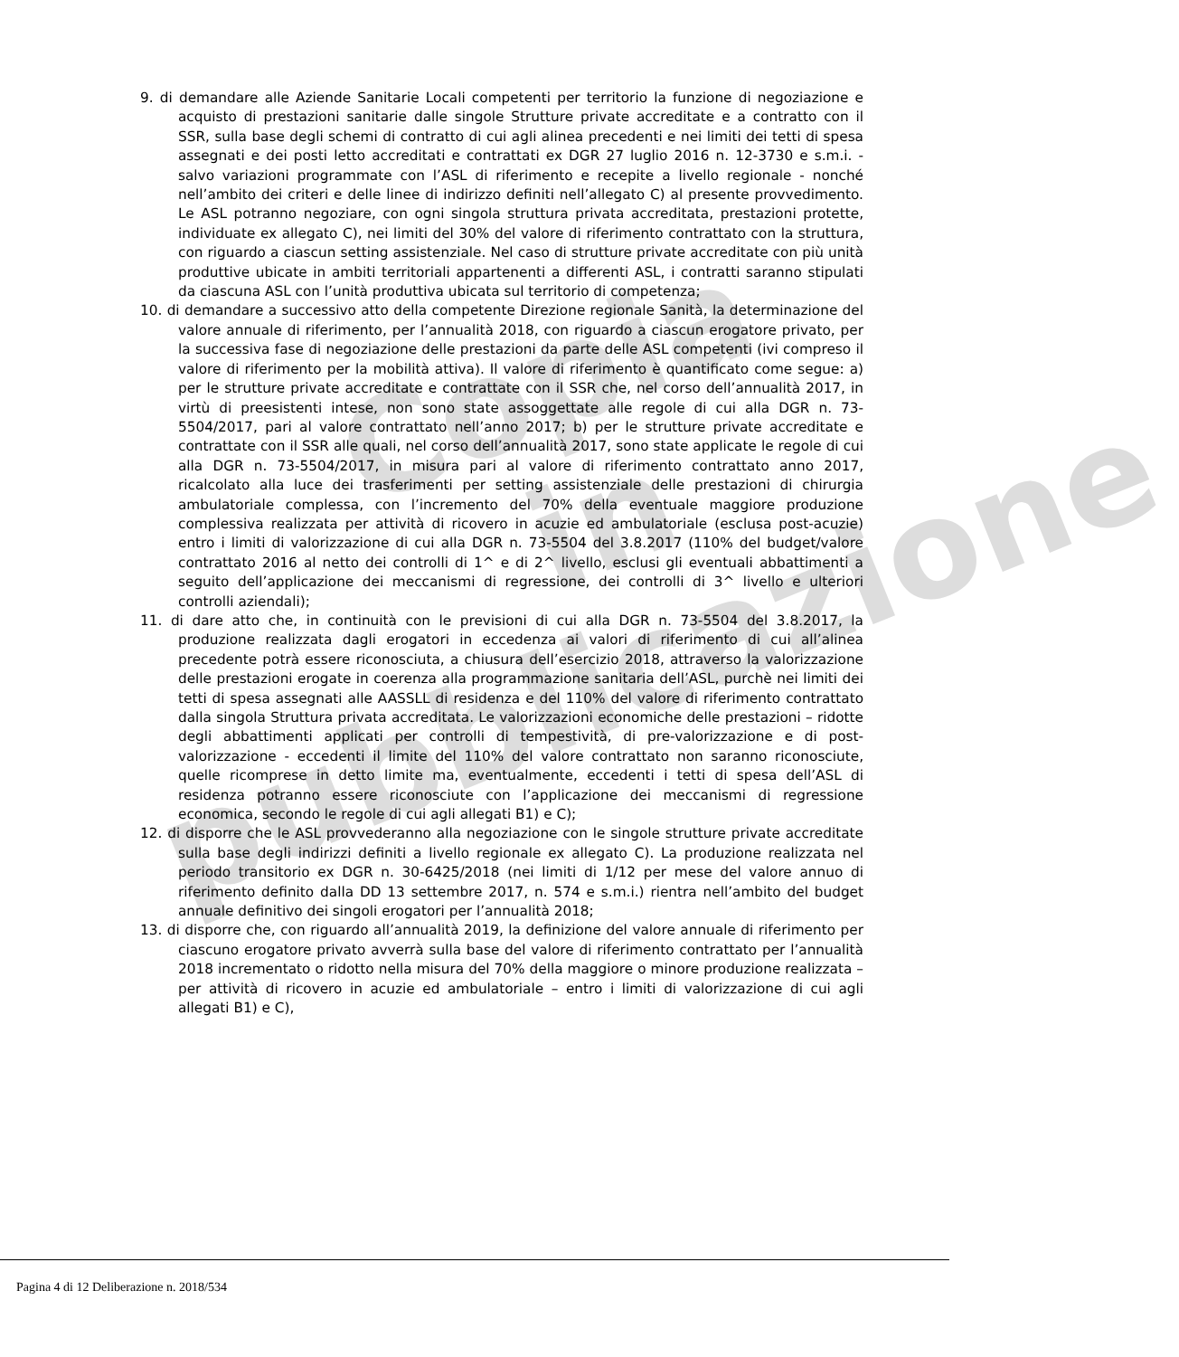Copia
in pubblicazione
9. di demandare alle Aziende Sanitarie Locali competenti per territorio la funzione di negoziazione e acquisto di prestazioni sanitarie dalle singole Strutture private accreditate e a contratto con il SSR, sulla base degli schemi di contratto di cui agli alinea precedenti e nei limiti dei tetti di spesa assegnati e dei posti letto accreditati e contrattati ex DGR 27 luglio 2016 n. 12-3730 e s.m.i. - salvo variazioni programmate con l’ASL di riferimento e recepite a livello regionale - nonché nell’ambito dei criteri e delle linee di indirizzo definiti nell’allegato C) al presente provvedimento. Le ASL potranno negoziare, con ogni singola struttura privata accreditata, prestazioni protette, individuate ex allegato C), nei limiti del 30% del valore di riferimento contrattato con la struttura, con riguardo a ciascun setting assistenziale. Nel caso di strutture private accreditate con più unità produttive ubicate in ambiti territoriali appartenenti a differenti ASL, i contratti saranno stipulati da ciascuna ASL con l’unità produttiva ubicata sul territorio di competenza;
10. di demandare a successivo atto della competente Direzione regionale Sanità, la determinazione del valore annuale di riferimento, per l’annualità 2018, con riguardo a ciascun erogatore privato, per la successiva fase di negoziazione delle prestazioni da parte delle ASL competenti (ivi compreso il valore di riferimento per la mobilità attiva). Il valore di riferimento è quantificato come segue: a) per le strutture private accreditate e contrattate con il SSR che, nel corso dell’annualità 2017, in virtù di preesistenti intese, non sono state assoggettate alle regole di cui alla DGR n. 73-5504/2017, pari al valore contrattato nell’anno 2017; b) per le strutture private accreditate e contrattate con il SSR alle quali, nel corso dell’annualità 2017, sono state applicate le regole di cui alla DGR n. 73-5504/2017, in misura pari al valore di riferimento contrattato anno 2017, ricalcolato alla luce dei trasferimenti per setting assistenziale delle prestazioni di chirurgia ambulatoriale complessa, con l’incremento del 70% della eventuale maggiore produzione complessiva realizzata per attività di ricovero in acuzie ed ambulatoriale (esclusa post-acuzie) entro i limiti di valorizzazione di cui alla DGR n. 73-5504 del 3.8.2017 (110% del budget/valore contrattato 2016 al netto dei controlli di 1^ e di 2^ livello, esclusi gli eventuali abbattimenti a seguito dell’applicazione dei meccanismi di regressione, dei controlli di 3^ livello e ulteriori controlli aziendali);
11. di dare atto che, in continuità con le previsioni di cui alla DGR n. 73-5504 del 3.8.2017, la produzione realizzata dagli erogatori in eccedenza ai valori di riferimento di cui all’alinea precedente potrà essere riconosciuta, a chiusura dell’esercizio 2018, attraverso la valorizzazione delle prestazioni erogate in coerenza alla programmazione sanitaria dell’ASL, purchè nei limiti dei tetti di spesa assegnati alle AASSLL di residenza e del 110% del valore di riferimento contrattato dalla singola Struttura privata accreditata. Le valorizzazioni economiche delle prestazioni – ridotte degli abbattimenti applicati per controlli di tempestività, di pre-valorizzazione e di post-valorizzazione - eccedenti il limite del 110% del valore contrattato non saranno riconosciute, quelle ricomprese in detto limite ma, eventualmente, eccedenti i tetti di spesa dell’ASL di residenza potranno essere riconosciute con l’applicazione dei meccanismi di regressione economica, secondo le regole di cui agli allegati B1) e C);
12. di disporre che le ASL provvederanno alla negoziazione con le singole strutture private accreditate sulla base degli indirizzi definiti a livello regionale ex allegato C). La produzione realizzata nel periodo transitorio ex DGR n. 30-6425/2018 (nei limiti di 1/12 per mese del valore annuo di riferimento definito dalla DD 13 settembre 2017, n. 574 e s.m.i.) rientra nell’ambito del budget annuale definitivo dei singoli erogatori per l’annualità 2018;
13. di disporre che, con riguardo all’annualità 2019, la definizione del valore annuale di riferimento per ciascuno erogatore privato avverrà sulla base del valore di riferimento contrattato per l’annualità 2018 incrementato o ridotto nella misura del 70% della maggiore o minore produzione realizzata – per attività di ricovero in acuzie ed ambulatoriale – entro i limiti di valorizzazione di cui agli allegati B1) e C),
Pagina 4 di 12 Deliberazione n. 2018/534